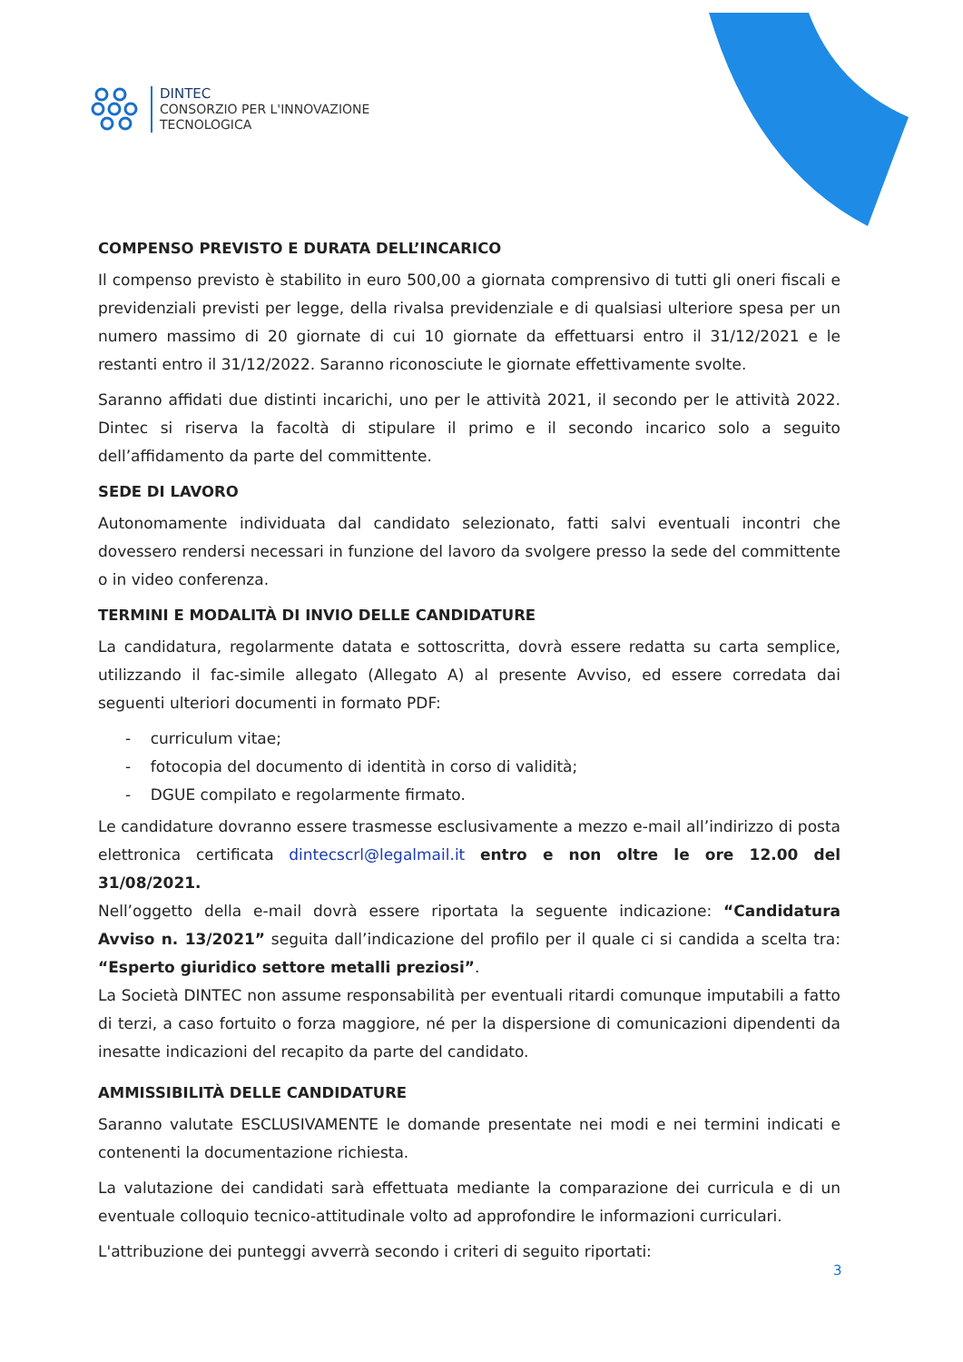DINTEC
CONSORZIO PER L'INNOVAZIONE
TECNOLOGICA
COMPENSO PREVISTO E DURATA DELL’INCARICO
Il compenso previsto è stabilito in euro 500,00 a giornata comprensivo di tutti gli oneri fiscali e previdenziali previsti per legge, della rivalsa previdenziale e di qualsiasi ulteriore spesa per un numero massimo di 20 giornate di cui 10 giornate da effettuarsi entro il 31/12/2021 e le restanti entro il 31/12/2022. Saranno riconosciute le giornate effettivamente svolte.
Saranno affidati due distinti incarichi, uno per le attività 2021, il secondo per le attività 2022. Dintec si riserva la facoltà di stipulare il primo e il secondo incarico solo a seguito dell’affidamento da parte del committente.
SEDE DI LAVORO
Autonomamente individuata dal candidato selezionato, fatti salvi eventuali incontri che dovessero rendersi necessari in funzione del lavoro da svolgere presso la sede del committente o in video conferenza.
TERMINI E MODALITÀ DI INVIO DELLE CANDIDATURE
La candidatura, regolarmente datata e sottoscritta, dovrà essere redatta su carta semplice, utilizzando il fac-simile allegato (Allegato A) al presente Avviso, ed essere corredata dai seguenti ulteriori documenti in formato PDF:
- curriculum vitae;
- fotocopia del documento di identità in corso di validità;
- DGUE compilato e regolarmente firmato.
Le candidature dovranno essere trasmesse esclusivamente a mezzo e-mail all’indirizzo di posta elettronica certificata dintecscrl@legalmail.it entro e non oltre le ore 12.00 del 31/08/2021.
Nell’oggetto della e-mail dovrà essere riportata la seguente indicazione: “Candidatura Avviso n. 13/2021” seguita dall’indicazione del profilo per il quale ci si candida a scelta tra: “Esperto giuridico settore metalli preziosi”.
La Società DINTEC non assume responsabilità per eventuali ritardi comunque imputabili a fatto di terzi, a caso fortuito o forza maggiore, né per la dispersione di comunicazioni dipendenti da inesatte indicazioni del recapito da parte del candidato.
AMMISSIBILITÀ DELLE CANDIDATURE
Saranno valutate ESCLUSIVAMENTE le domande presentate nei modi e nei termini indicati e contenenti la documentazione richiesta.
La valutazione dei candidati sarà effettuata mediante la comparazione dei curricula e di un eventuale colloquio tecnico-attitudinale volto ad approfondire le informazioni curriculari.
L'attribuzione dei punteggi avverrà secondo i criteri di seguito riportati:
3